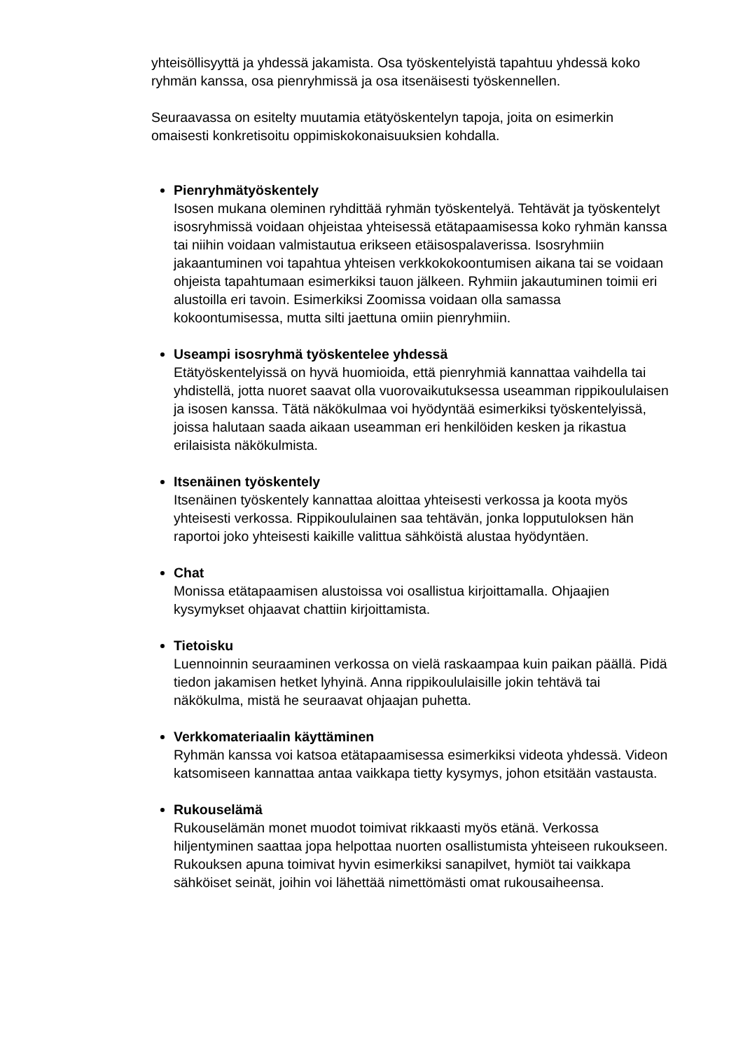yhteisöllisyyttä ja yhdessä jakamista. Osa työskentelyistä tapahtuu yhdessä koko ryhmän kanssa, osa pienryhmissä ja osa itsenäisesti työskennellen.
Seuraavassa on esitelty muutamia etätyöskentelyn tapoja, joita on esimerkin omaisesti konkretisoitu oppimiskokonaisuuksien kohdalla.
Pienryhmätyöskentely
Isosen mukana oleminen ryhdittää ryhmän työskentelyä. Tehtävät ja työskentelyt isosryhmissä voidaan ohjeistaa yhteisessä etätapaamisessa koko ryhmän kanssa tai niihin voidaan valmistautua erikseen etäisospalaverissa. Isosryhmiin jakaantuminen voi tapahtua yhteisen verkkokokoontumisen aikana tai se voidaan ohjeista tapahtumaan esimerkiksi tauon jälkeen. Ryhmiin jakautuminen toimii eri alustoilla eri tavoin. Esimerkiksi Zoomissa voidaan olla samassa kokoontumisessa, mutta silti jaettuna omiin pienryhmiin.
Useampi isosryhmä työskentelee yhdessä
Etätyöskentelyissä on hyvä huomioida, että pienryhmiä kannattaa vaihdella tai yhdistellä, jotta nuoret saavat olla vuorovaikutuksessa useamman rippikoululaisen ja isosen kanssa. Tätä näkökulmaa voi hyödyntää esimerkiksi työskentelyissä, joissa halutaan saada aikaan useamman eri henkilöiden kesken ja rikastua erilaisista näkökulmista.
Itsenäinen työskentely
Itsenäinen työskentely kannattaa aloittaa yhteisesti verkossa ja koota myös yhteisesti verkossa. Rippikoululainen saa tehtävän, jonka lopputuloksen hän raportoi joko yhteisesti kaikille valittua sähköistä alustaa hyödyntäen.
Chat
Monissa etätapaamisen alustoissa voi osallistua kirjoittamalla. Ohjaajien kysymykset ohjaavat chattiin kirjoittamista.
Tietoisku
Luennoinnin seuraaminen verkossa on vielä raskaampaa kuin paikan päällä. Pidä tiedon jakamisen hetket lyhyinä. Anna rippikoululaisille jokin tehtävä tai näkökulma, mistä he seuraavat ohjaajan puhetta.
Verkkomateriaalin käyttäminen
Ryhmän kanssa voi katsoa etätapaamisessa esimerkiksi videota yhdessä. Videon katsomiseen kannattaa antaa vaikkapa tietty kysymys, johon etsitään vastausta.
Rukouselämä
Rukouselämän monet muodot toimivat rikkaasti myös etänä. Verkossa hiljentyminen saattaa jopa helpottaa nuorten osallistumista yhteiseen rukoukseen. Rukouksen apuna toimivat hyvin esimerkiksi sanapilvet, hymiöt tai vaikkapa sähköiset seinät, joihin voi lähettää nimettömästi omat rukousaiheensa.